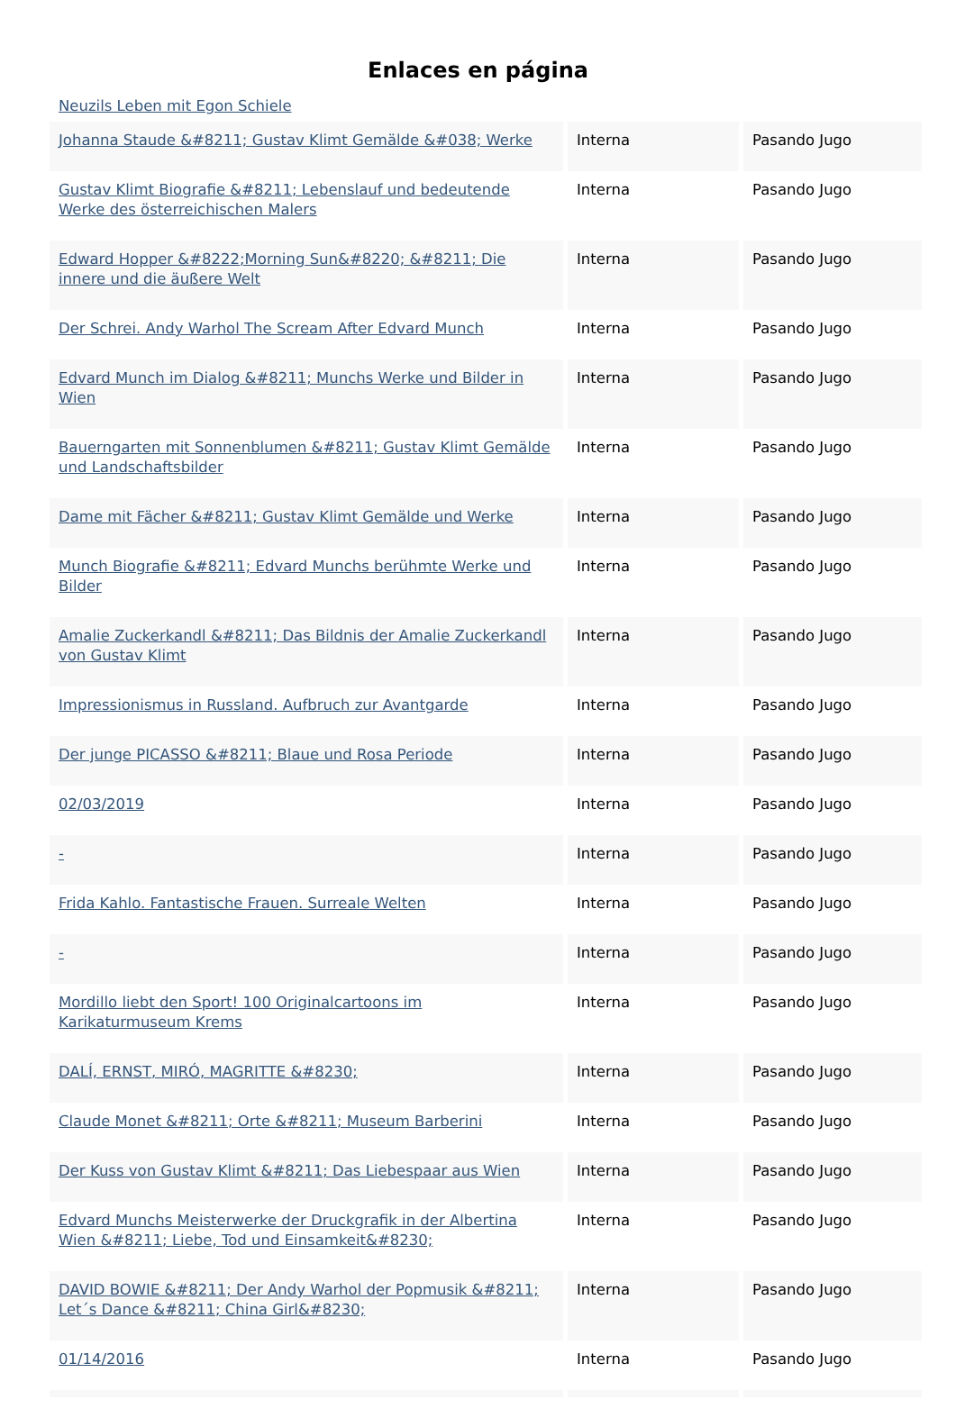Enlaces en página
Neuzils Leben mit Egon Schiele
| Johanna Staude &#8211; Gustav Klimt Gemälde &#038; Werke | Interna | Pasando Jugo |
| Gustav Klimt Biografie &#8211; Lebenslauf und bedeutende Werke des österreichischen Malers | Interna | Pasando Jugo |
| Edward Hopper &#8222;Morning Sun&#8220; &#8211; Die innere und die äußere Welt | Interna | Pasando Jugo |
| Der Schrei. Andy Warhol The Scream After Edvard Munch | Interna | Pasando Jugo |
| Edvard Munch im Dialog &#8211; Munchs Werke und Bilder in Wien | Interna | Pasando Jugo |
| Bauerngarten mit Sonnenblumen &#8211; Gustav Klimt Gemälde und Landschaftsbilder | Interna | Pasando Jugo |
| Dame mit Fächer &#8211; Gustav Klimt Gemälde und Werke | Interna | Pasando Jugo |
| Munch Biografie &#8211; Edvard Munchs berühmte Werke und Bilder | Interna | Pasando Jugo |
| Amalie Zuckerkandl &#8211; Das Bildnis der Amalie Zuckerkandl von Gustav Klimt | Interna | Pasando Jugo |
| Impressionismus in Russland. Aufbruch zur Avantgarde | Interna | Pasando Jugo |
| Der junge PICASSO &#8211; Blaue und Rosa Periode | Interna | Pasando Jugo |
| 02/03/2019 | Interna | Pasando Jugo |
| - | Interna | Pasando Jugo |
| Frida Kahlo. Fantastische Frauen. Surreale Welten | Interna | Pasando Jugo |
| - | Interna | Pasando Jugo |
| Mordillo liebt den Sport! 100 Originalcartoons im Karikaturmuseum Krems | Interna | Pasando Jugo |
| DALÍ, ERNST, MIRÓ, MAGRITTE &#8230; | Interna | Pasando Jugo |
| Claude Monet &#8211; Orte &#8211; Museum Barberini | Interna | Pasando Jugo |
| Der Kuss von Gustav Klimt &#8211; Das Liebespaar aus Wien | Interna | Pasando Jugo |
| Edvard Munchs Meisterwerke der Druckgrafik in der Albertina Wien &#8211; Liebe, Tod und Einsamkeit&#8230; | Interna | Pasando Jugo |
| DAVID BOWIE &#8211; Der Andy Warhol der Popmusik &#8211; Let´s Dance &#8211; China Girl&#8230; | Interna | Pasando Jugo |
| 01/14/2016 | Interna | Pasando Jugo |